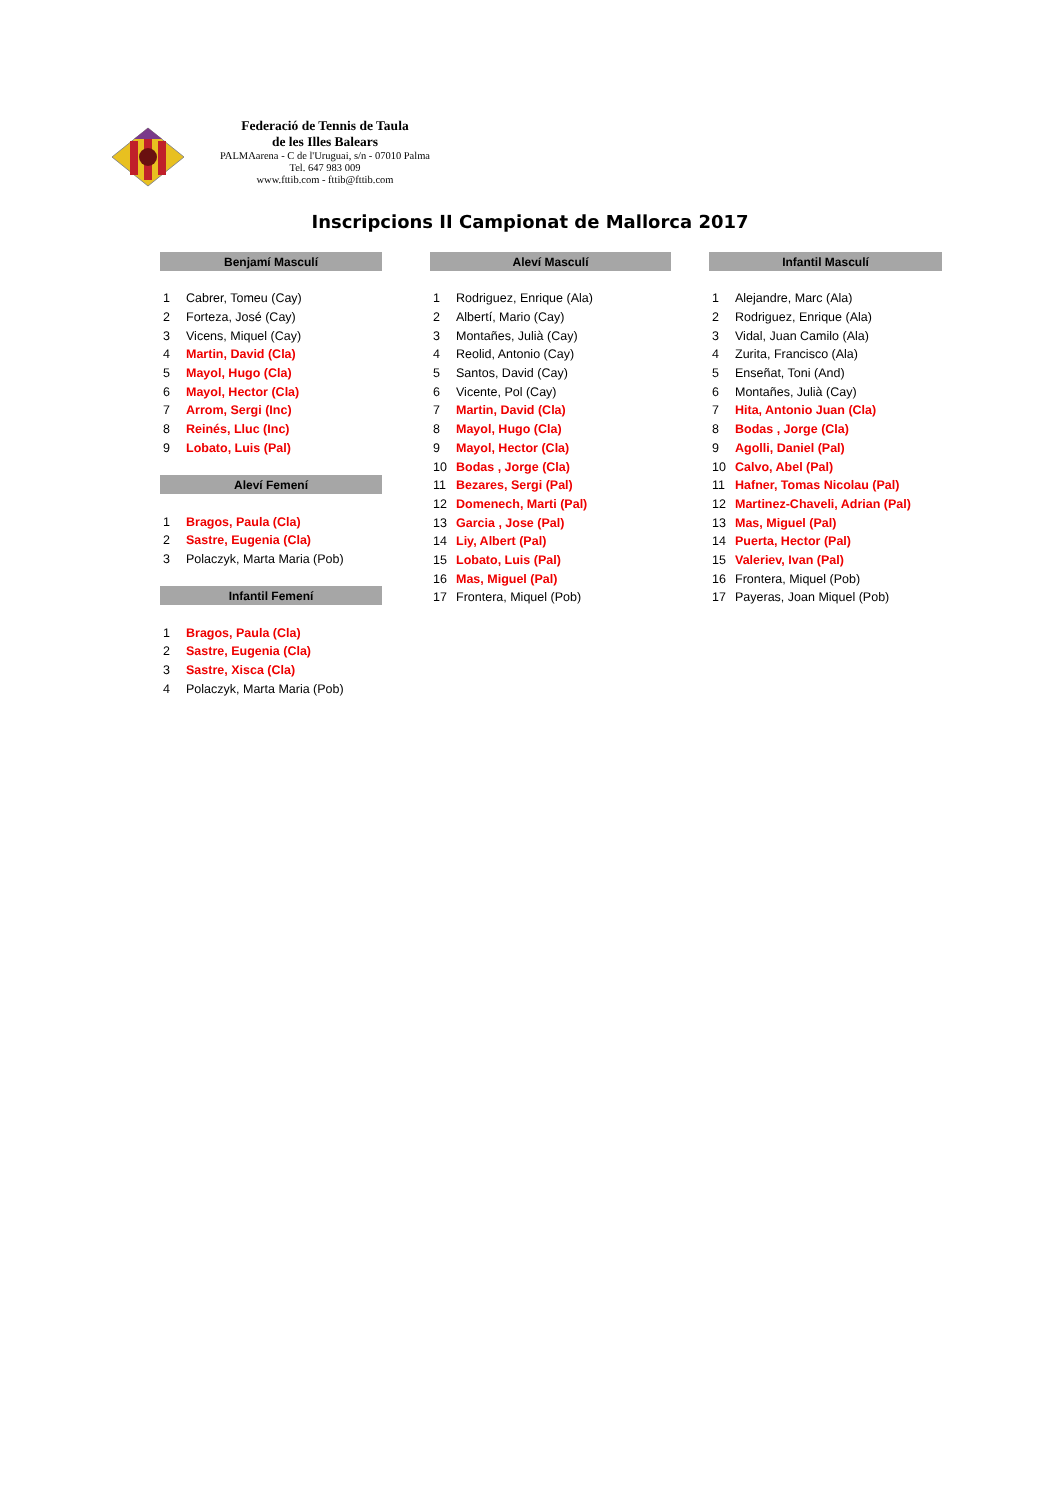Federació de Tennis de Taula
de les Illes Balears
PALMAarena - C de l'Uruguai, s/n - 07010 Palma
Tel. 647 983 009
www.fttib.com - fttib@fttib.com
Inscripcions II Campionat de Mallorca 2017
| Benjamí Masculí | |
| --- | --- |
| 1 | Cabrer, Tomeu (Cay) |
| 2 | Forteza, José (Cay) |
| 3 | Vicens, Miquel (Cay) |
| 4 | Martin, David (Cla) |
| 5 | Mayol, Hugo (Cla) |
| 6 | Mayol, Hector (Cla) |
| 7 | Arrom, Sergi (Inc) |
| 8 | Reinés, Lluc (Inc) |
| 9 | Lobato, Luis (Pal) |
| Aleví Femení | |
| 1 | Bragos, Paula (Cla) |
| 2 | Sastre, Eugenia (Cla) |
| 3 | Polaczyk, Marta Maria (Pob) |
| Infantil Femení | |
| 1 | Bragos, Paula (Cla) |
| 2 | Sastre, Eugenia (Cla) |
| 3 | Sastre, Xisca (Cla) |
| 4 | Polaczyk, Marta Maria (Pob) |
| Aleví Masculí | |
| --- | --- |
| 1 | Rodriguez, Enrique (Ala) |
| 2 | Albertí, Mario (Cay) |
| 3 | Montañes, Julià (Cay) |
| 4 | Reolid, Antonio (Cay) |
| 5 | Santos, David (Cay) |
| 6 | Vicente, Pol (Cay) |
| 7 | Martin, David (Cla) |
| 8 | Mayol, Hugo (Cla) |
| 9 | Mayol, Hector (Cla) |
| 10 | Bodas , Jorge (Cla) |
| 11 | Bezares, Sergi (Pal) |
| 12 | Domenech, Marti (Pal) |
| 13 | Garcia , Jose (Pal) |
| 14 | Liy, Albert (Pal) |
| 15 | Lobato, Luis (Pal) |
| 16 | Mas, Miguel (Pal) |
| 17 | Frontera, Miquel (Pob) |
| Infantil Masculí | |
| --- | --- |
| 1 | Alejandre, Marc (Ala) |
| 2 | Rodriguez, Enrique (Ala) |
| 3 | Vidal, Juan Camilo (Ala) |
| 4 | Zurita, Francisco (Ala) |
| 5 | Enseñat, Toni (And) |
| 6 | Montañes, Julià (Cay) |
| 7 | Hita, Antonio Juan (Cla) |
| 8 | Bodas , Jorge (Cla) |
| 9 | Agolli, Daniel (Pal) |
| 10 | Calvo, Abel (Pal) |
| 11 | Hafner, Tomas Nicolau (Pal) |
| 12 | Martinez-Chaveli, Adrian (Pal) |
| 13 | Mas, Miguel (Pal) |
| 14 | Puerta, Hector (Pal) |
| 15 | Valeriev, Ivan (Pal) |
| 16 | Frontera, Miquel (Pob) |
| 17 | Payeras, Joan Miquel (Pob) |